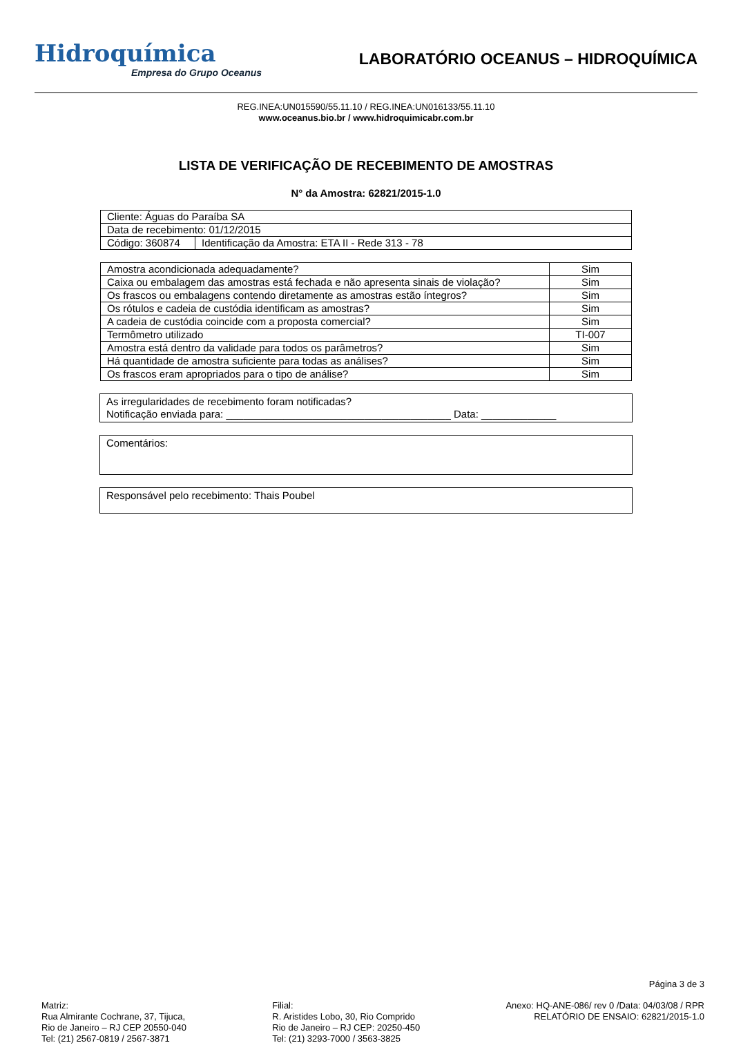Hidroquímica
Empresa do Grupo Oceanus
LABORATÓRIO OCEANUS – HIDROQUÍMICA
REG.INEA:UN015590/55.11.10 / REG.INEA:UN016133/55.11.10
www.oceanus.bio.br / www.hidroquimicabr.com.br
LISTA DE VERIFICAÇÃO DE RECEBIMENTO DE AMOSTRAS
N° da Amostra: 62821/2015-1.0
| Cliente: Águas do Paraíba SA | |
| Data de recebimento: 01/12/2015 | |
| Código: 360874 | Identificação da Amostra: ETA II - Rede 313 - 78 |
| Amostra acondicionada adequadamente? | Sim |
| Caixa ou embalagem das amostras está fechada e não apresenta sinais de violação? | Sim |
| Os frascos ou embalagens contendo diretamente as amostras estão íntegros? | Sim |
| Os rótulos e cadeia de custódia identificam as amostras? | Sim |
| A cadeia de custódia coincide com a proposta comercial? | Sim |
| Termômetro utilizado | TI-007 |
| Amostra está dentro da validade para todos os parâmetros? | Sim |
| Há quantidade de amostra suficiente para todas as análises? | Sim |
| Os frascos eram apropriados para o tipo de análise? | Sim |
As irregularidades de recebimento foram notificadas?
Notificação enviada para: _______________________________________ Data: _____________
Comentários:
Responsável pelo recebimento: Thais Poubel
Página 3 de 3
Matriz:
Rua Almirante Cochrane, 37, Tijuca,
Rio de Janeiro – RJ CEP 20550-040
Tel: (21) 2567-0819 / 2567-3871
Filial:
R. Aristides Lobo, 30, Rio Comprido
Rio de Janeiro – RJ CEP: 20250-450
Tel: (21) 3293-7000 / 3563-3825
Anexo: HQ-ANE-086/ rev 0 /Data: 04/03/08 / RPR
RELATÓRIO DE ENSAIO: 62821/2015-1.0